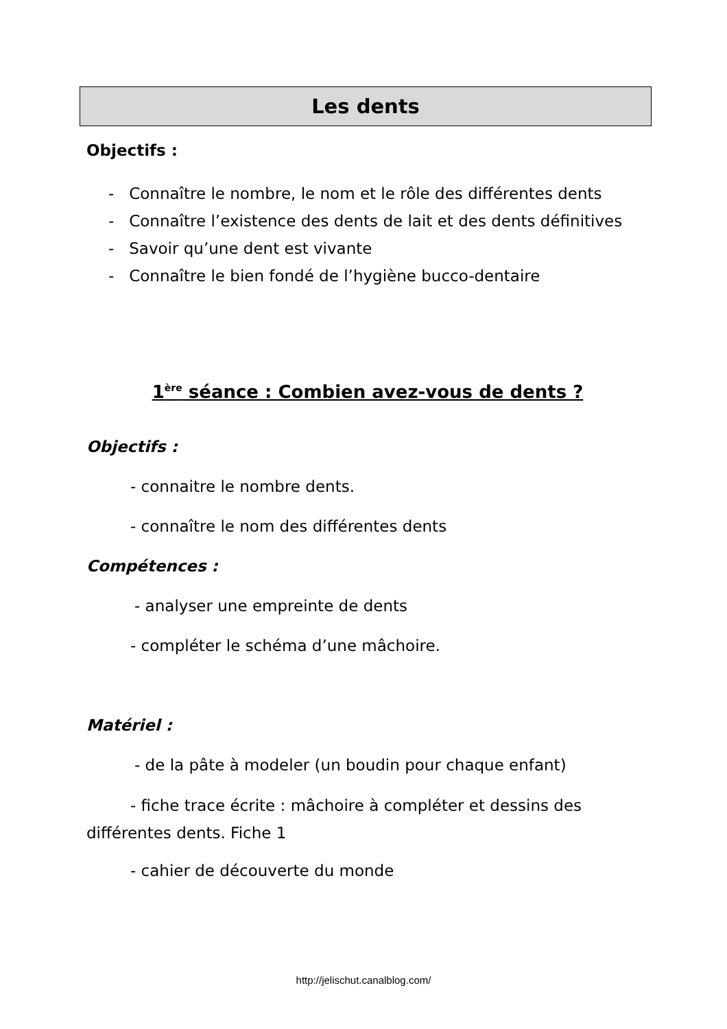Les dents
Objectifs :
- Connaître le nombre, le nom et le rôle des différentes dents
- Connaître l’existence des dents de lait et des dents définitives
- Savoir qu’une dent est vivante
- Connaître le bien fondé de l’hygiène bucco-dentaire
1<sup>ère</sup> séance : Combien avez-vous de dents ?
Objectifs :
- connaitre le nombre dents.
- connaître le nom des différentes dents
Compétences :
- analyser une empreinte de dents
- compléter le schéma d’une mâchoire.
Matériel :
- de la pâte à modeler (un boudin pour chaque enfant)
- fiche trace écrite : mâchoire à compléter et dessins des différentes dents. Fiche 1
- cahier de découverte du monde
http://jelischut.canalblog.com/